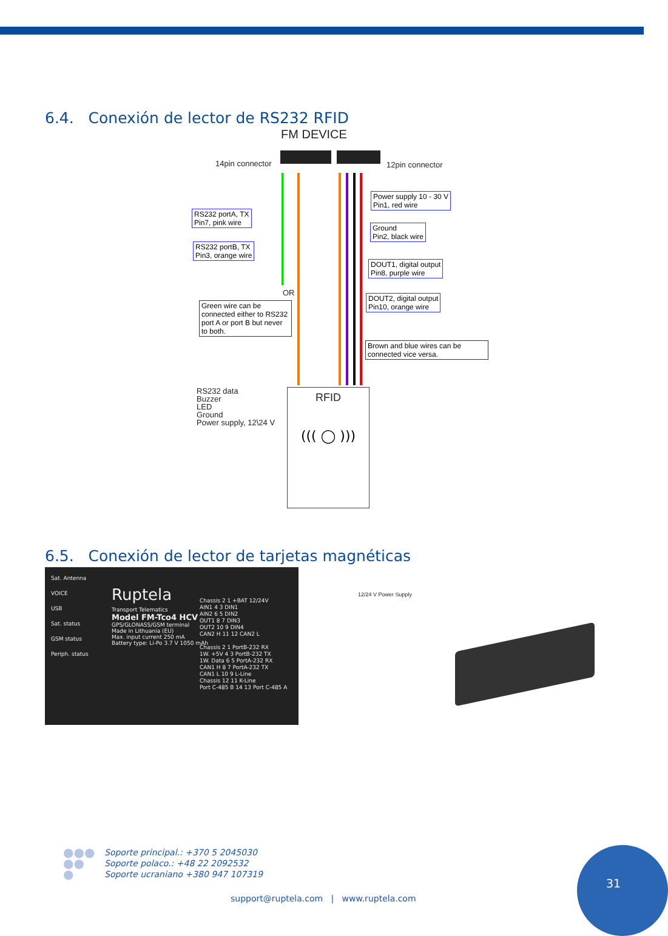6.4. Conexión de lector de RS232 RFID
FM DEVICE
14pin connector 12pin connector
RS232 portA, TX
Pin7, pink wire
RS232 portB, TX
Pin3, orange wire
OR
Green wire can be connected either to RS232 port A or port B but never to both.
Power supply 10 - 30 V
Pin1, red wire
Ground
Pin2, black wire
DOUT1, digital output
Pin8, purple wire
DOUT2, digital output
Pin10, orange wire
Brown and blue wires can be connected vice versa.
RS232 data
Buzzer
LED
Ground
Power supply, 12\24 V
RFID
((( ◯ )))
6.5. Conexión de lector de tarjetas magnéticas
Sat. Antenna
VOICE
USB
Sat. status
GSM status
Periph. status
Ruptela
Transport Telematics
Model FM-Tco4 HCV
GPS/GLONASS/GSM terminal
Made in Lithuania (EU)
Max. input current 250 mA
Battery type: Li-Po 3.7 V 1050 mAh
Chassis 2 1 +BAT 12/24V
AIN1 4 3 DIN1
AIN2 6 5 DIN2
OUT1 8 7 DIN3
OUT2 10 9 DIN4
CAN2 H 11 12 CAN2 L
Chassis 2 1 PortB-232 RX
1W. +5V 4 3 PortB-232 TX
1W. Data 6 5 PortA-232 RX
CAN1 H 8 7 PortA-232 TX
CAN1 L 10 9 L-Line
Chassis 12 11 K-Line
Port C-485 B 14 13 Port C-485 A
12/24 V Power Supply
●●●
●●
●
Soporte principal.: +370 5 2045030
Soporte polaco.: +48 22 2092532
Soporte ucraniano +380 947 107319
support@ruptela.com | www.ruptela.com
31